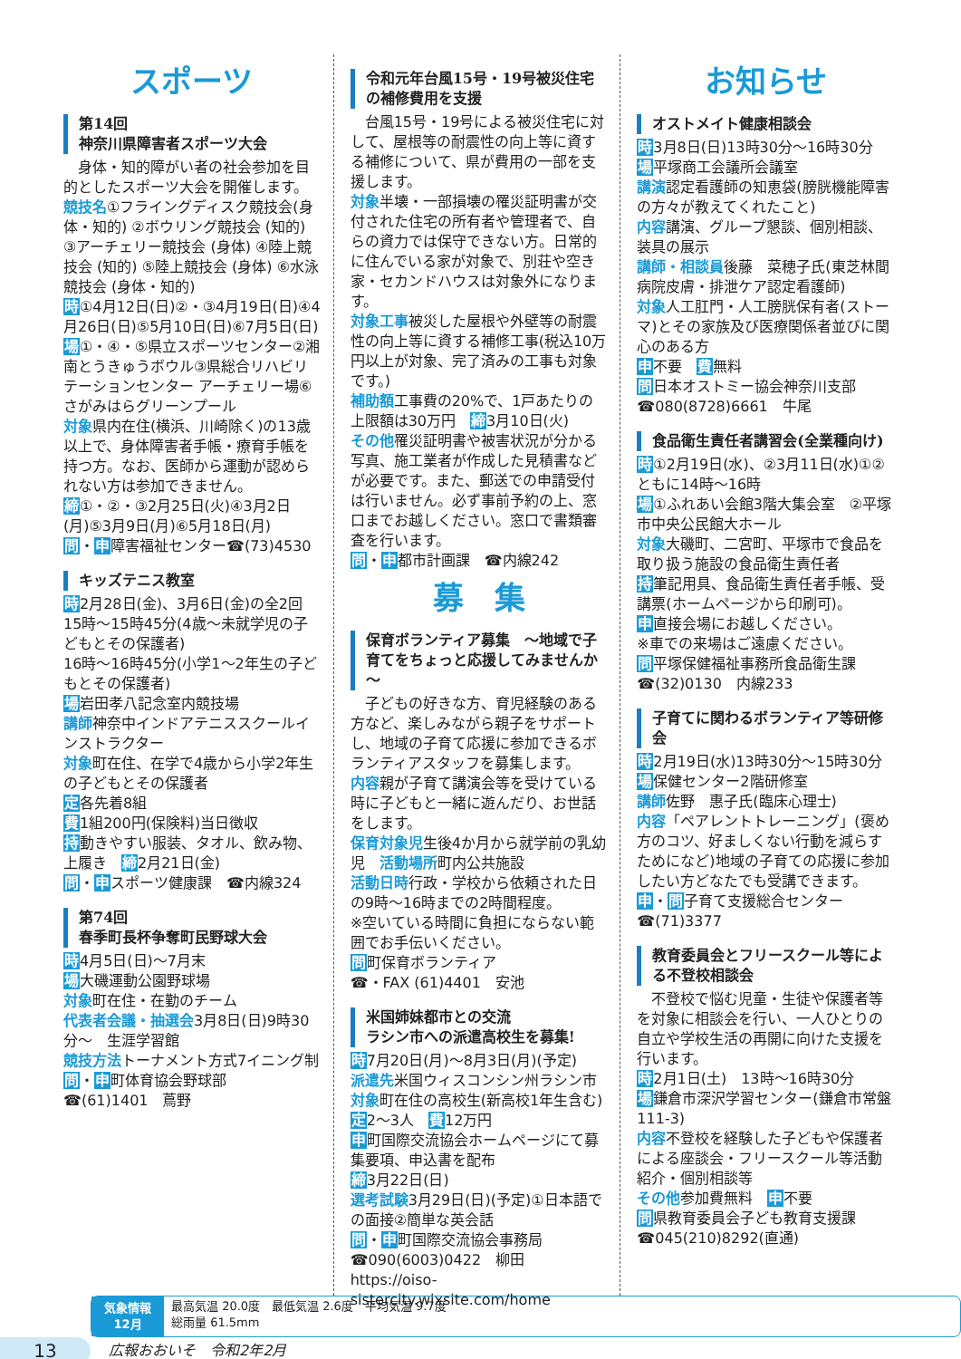スポーツ
第14回
神奈川県障害者スポーツ大会
　身体・知的障がい者の社会参加を目的としたスポーツ大会を開催します。
競技名①フライングディスク競技会(身体・知的) ②ボウリング競技会 (知的) ③アーチェリー競技会 (身体) ④陸上競技会 (知的) ⑤陸上競技会 (身体) ⑥水泳競技会 (身体・知的)
時①4月12日(日)②・③4月19日(日)④4月26日(日)⑤5月10日(日)⑥7月5日(日)
場①・④・⑤県立スポーツセンター②湘南とうきゅうボウル③県総合リハビリテーションセンター アーチェリー場⑥さがみはらグリーンプール
対象県内在住(横浜、川崎除く)の13歳以上で、身体障害者手帳・療育手帳を持つ方。なお、医師から運動が認められない方は参加できません。
締①・②・③2月25日(火)④3月2日(月)⑤3月9日(月)⑥5月18日(月)
問・申障害福祉センター☎(73)4530
キッズテニス教室
時2月28日(金)、3月6日(金)の全2回　15時～15時45分(4歳～未就学児の子どもとその保護者)
16時～16時45分(小学1～2年生の子どもとその保護者)
場岩田孝八記念室内競技場
講師神奈中インドアテニススクールインストラクター
対象町在住、在学で4歳から小学2年生の子どもとその保護者
定各先着8組
費1組200円(保険料)当日徴収
持動きやすい服装、タオル、飲み物、上履き　締2月21日(金)
問・申スポーツ健康課　☎内線324
第74回
春季町長杯争奪町民野球大会
時4月5日(日)～7月末
場大磯運動公園野球場
対象町在住・在勤のチーム
代表者会議・抽選会3月8日(日)9時30分～　生涯学習館
競技方法トーナメント方式7イニング制
問・申町体育協会野球部
☎(61)1401　蔦野
令和元年台風15号・19号被災住宅の補修費用を支援
　台風15号・19号による被災住宅に対して、屋根等の耐震性の向上等に資する補修について、県が費用の一部を支援します。
対象半壊・一部損壊の罹災証明書が交付された住宅の所有者や管理者で、自らの資力では保守できない方。日常的に住んでいる家が対象で、別荘や空き家・セカンドハウスは対象外になります。
対象工事被災した屋根や外壁等の耐震性の向上等に資する補修工事(税込10万円以上が対象、完了済みの工事も対象です。)
補助額工事費の20%で、1戸あたりの上限額は30万円　締3月10日(火)
その他罹災証明書や被害状況が分かる写真、施工業者が作成した見積書などが必要です。また、郵送での申請受付は行いません。必ず事前予約の上、窓口までお越しください。窓口で書類審査を行います。
問・申都市計画課　☎内線242
募　集
保育ボランティア募集　～地域で子育てをちょっと応援してみませんか～
　子どもの好きな方、育児経験のある方など、楽しみながら親子をサポートし、地域の子育て応援に参加できるボランティアスタッフを募集します。
内容親が子育て講演会等を受けている時に子どもと一緒に遊んだり、お世話をします。
保育対象児生後4か月から就学前の乳幼児　活動場所町内公共施設
活動日時行政・学校から依頼された日の9時～16時までの2時間程度。
※空いている時間に負担にならない範囲でお手伝いください。
問町保育ボランティア
☎・FAX (61)4401　安池
米国姉妹都市との交流
ラシン市への派遣高校生を募集!
時7月20日(月)～8月3日(月)(予定)
派遣先米国ウィスコンシン州ラシン市
対象町在住の高校生(新高校1年生含む)　定2～3人　費12万円
申町国際交流協会ホームページにて募集要項、申込書を配布
締3月22日(日)
選考試験3月29日(日)(予定)①日本語での面接②簡単な英会話
問・申町国際交流協会事務局
☎090(6003)0422　柳田
https://oiso-sistercity.wixsite.com/home
お知らせ
オストメイト健康相談会
時3月8日(日)13時30分～16時30分
場平塚商工会議所会議室
講演認定看護師の知恵袋(膀胱機能障害の方々が教えてくれたこと)
内容講演、グループ懇談、個別相談、装具の展示
講師・相談員後藤　菜穂子氏(東芝林間病院皮膚・排泄ケア認定看護師)
対象人工肛門・人工膀胱保有者(ストーマ)とその家族及び医療関係者並びに関心のある方
申不要　費無料
問日本オストミー協会神奈川支部
☎080(8728)6661　牛尾
食品衛生責任者講習会(全業種向け)
時①2月19日(水)、②3月11日(水)①②ともに14時～16時
場①ふれあい会館3階大集会室　②平塚市中央公民館大ホール
対象大磯町、二宮町、平塚市で食品を取り扱う施設の食品衛生責任者
持筆記用具、食品衛生責任者手帳、受講票(ホームページから印刷可)。
申直接会場にお越しください。
※車での来場はご遠慮ください。
問平塚保健福祉事務所食品衛生課
☎(32)0130　内線233
子育てに関わるボランティア等研修会
時2月19日(水)13時30分～15時30分
場保健センター2階研修室
講師佐野　惠子氏(臨床心理士)
内容「ペアレントトレーニング」(褒め方のコツ、好ましくない行動を減らすためになど)地域の子育ての応援に参加したい方どなたでも受講できます。
申・問子育て支援総合センター
☎(71)3377
教育委員会とフリースクール等による不登校相談会
　不登校で悩む児童・生徒や保護者等を対象に相談会を行い、一人ひとりの自立や学校生活の再開に向けた支援を行います。
時2月1日(土)　13時～16時30分
場鎌倉市深沢学習センター(鎌倉市常盤111-3)
内容不登校を経験した子どもや保護者による座談会・フリースクール等活動紹介・個別相談等
その他参加費無料　申不要
問県教育委員会子ども教育支援課
☎045(210)8292(直通)
気象情報
12月
最高気温 20.0度　最低気温 2.6度　平均気温 9.7度
総雨量 61.5mm
13
広報おおいそ　令和2年2月